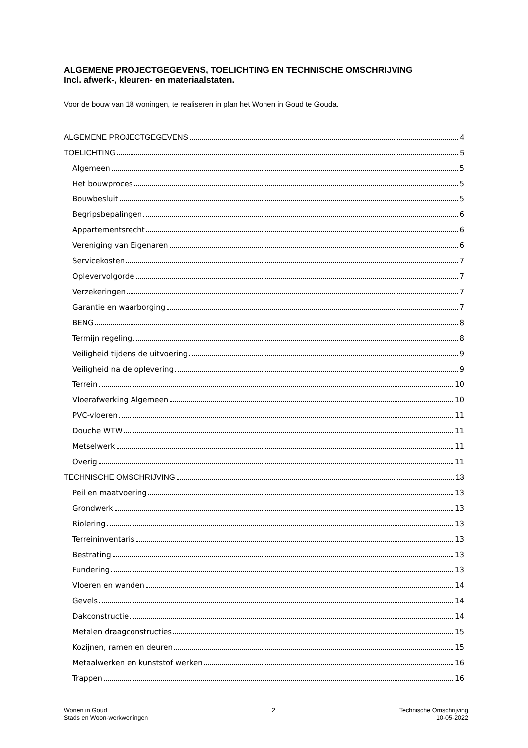ALGEMENE PROJECTGEGEVENS, TOELICHTING EN TECHNISCHE OMSCHRIJVING
Incl. afwerk-, kleuren- en materiaalstaten.
Voor de bouw van 18 woningen, te realiseren in plan het Wonen in Goud te Gouda.
ALGEMENE PROJECTGEGEVENS 4
TOELICHTING 5
Algemeen 5
Het bouwproces 5
Bouwbesluit 5
Begripsbepalingen 6
Appartementsrecht 6
Vereniging van Eigenaren 6
Servicekosten 7
Oplevervolgorde 7
Verzekeringen 7
Garantie en waarborging 7
BENG 8
Termijn regeling 8
Veiligheid tijdens de uitvoering 9
Veiligheid na de oplevering 9
Terrein 10
Vloerafwerking Algemeen 10
PVC-vloeren 11
Douche WTW 11
Metselwerk 11
Overig 11
TECHNISCHE OMSCHRIJVING 13
Peil en maatvoering 13
Grondwerk 13
Riolering 13
Terreininventaris 13
Bestrating 13
Fundering 13
Vloeren en wanden 14
Gevels 14
Dakconstructie 14
Metalen draagconstructies 15
Kozijnen, ramen en deuren 15
Metaalwerken en kunststof werken 16
Trappen 16
Wonen in Goud
Stads en Woon-werkwoningen
2 Technische Omschrijving
10-05-2022